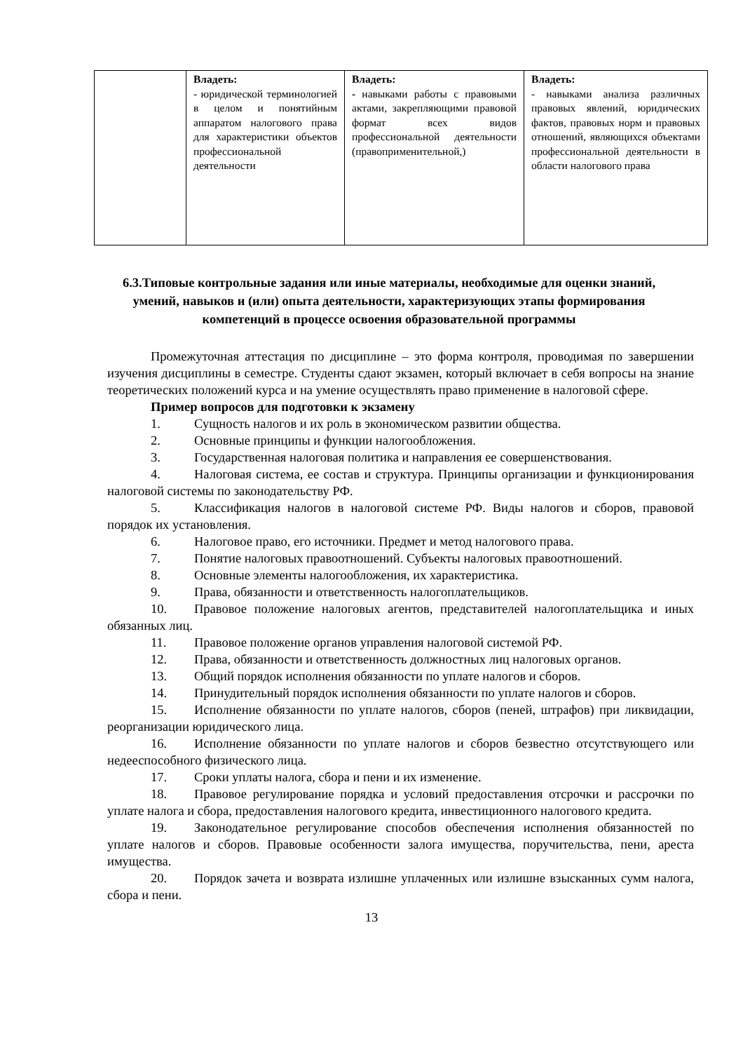| | Владеть: - юридической терминологией в целом и понятийным аппаратом налогового права для характеристики объектов профессиональной деятельности | Владеть: - навыками работы с правовыми актами, закрепляющими правовой формат всех видов профессиональной деятельности (правоприменительной,) | Владеть: - навыками анализа различных правовых явлений, юридических фактов, правовых норм и правовых отношений, являющихся объектами профессиональной деятельности в области налогового права |
6.3.Типовые контрольные задания или иные материалы, необходимые для оценки знаний, умений, навыков и (или) опыта деятельности, характеризующих этапы формирования компетенций в процессе освоения образовательной программы
Промежуточная аттестация по дисциплине – это форма контроля, проводимая по завершении изучения дисциплины в семестре. Студенты сдают экзамен, который включает в себя вопросы на знание теоретических положений курса и на умение осуществлять право применение в налоговой сфере.
Пример вопросов для подготовки к экзамену
1. Сущность налогов и их роль в экономическом развитии общества.
2. Основные принципы и функции налогообложения.
3. Государственная налоговая политика и направления ее совершенствования.
4. Налоговая система, ее состав и структура. Принципы организации и функционирования налоговой системы по законодательству РФ.
5. Классификация налогов в налоговой системе РФ. Виды налогов и сборов, правовой порядок их установления.
6. Налоговое право, его источники. Предмет и метод налогового права.
7. Понятие налоговых правоотношений. Субъекты налоговых правоотношений.
8. Основные элементы налогообложения, их характеристика.
9. Права, обязанности и ответственность налогоплательщиков.
10. Правовое положение налоговых агентов, представителей налогоплательщика и иных обязанных лиц.
11. Правовое положение органов управления налоговой системой РФ.
12. Права, обязанности и ответственность должностных лиц налоговых органов.
13. Общий порядок исполнения обязанности по уплате налогов и сборов.
14. Принудительный порядок исполнения обязанности по уплате налогов и сборов.
15. Исполнение обязанности по уплате налогов, сборов (пеней, штрафов) при ликвидации, реорганизации юридического лица.
16. Исполнение обязанности по уплате налогов и сборов безвестно отсутствующего или недееспособного физического лица.
17. Сроки уплаты налога, сбора и пени и их изменение.
18. Правовое регулирование порядка и условий предоставления отсрочки и рассрочки по уплате налога и сбора, предоставления налогового кредита, инвестиционного налогового кредита.
19. Законодательное регулирование способов обеспечения исполнения обязанностей по уплате налогов и сборов. Правовые особенности залога имущества, поручительства, пени, ареста имущества.
20. Порядок зачета и возврата излишне уплаченных или излишне взысканных сумм налога, сбора и пени.
13